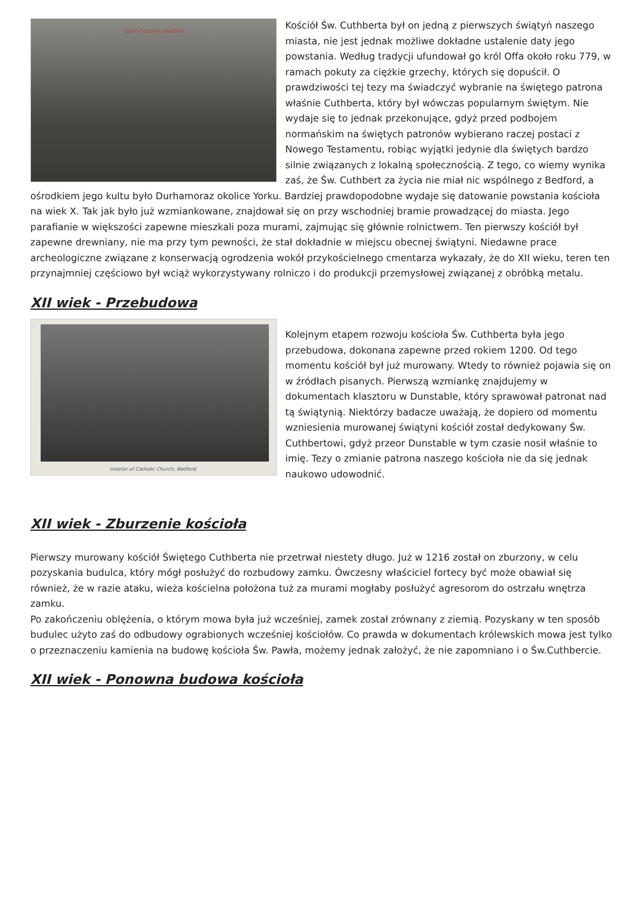Saint Cuthbert, Bedford
Kościół Św. Cuthberta był on jedną z pierwszych świątyń naszego miasta, nie jest jednak możliwe dokładne ustalenie daty jego powstania. Według tradycji ufundował go król Offa około roku 779, w ramach pokuty za ciężkie grzechy, których się dopuścił. O prawdziwości tej tezy ma świadczyć wybranie na świętego patrona właśnie Cuthberta, który był wówczas popularnym świętym. Nie wydaje się to jednak przekonujące, gdyż przed podbojem normańskim na świętych patronów wybierano raczej postaci z Nowego Testamentu, robiąc wyjątki jedynie dla świętych bardzo silnie związanych z lokalną społecznością. Z tego, co wiemy wynika zaś, że Św. Cuthbert za życia nie miał nic wspólnego z Bedford, a ośrodkiem jego kultu było Durhamoraz okolice Yorku. Bardziej prawdopodobne wydaje się datowanie powstania kościoła na wiek X. Tak jak było już wzmiankowane, znajdował się on przy wschodniej bramie prowadzącej do miasta. Jego parafianie w większości zapewne mieszkali poza murami, zajmując się głównie rolnictwem. Ten pierwszy kościół był zapewne drewniany, nie ma przy tym pewności, że stał dokładnie w miejscu obecnej świątyni. Niedawne prace archeologiczne związane z konserwacją ogrodzenia wokół przykościelnego cmentarza wykazały, że do XII wieku, teren ten przynajmniej częściowo był wciąż wykorzystywany rolniczo i do produkcji przemysłowej związanej z obróbką metalu.
XII wiek - Przebudowa
Interior of Catholic Church, Bedford.
Kolejnym etapem rozwoju kościoła Św. Cuthberta była jego przebudowa, dokonana zapewne przed rokiem 1200. Od tego momentu kościół był już murowany. Wtedy to również pojawia się on w źródłach pisanych. Pierwszą wzmiankę znajdujemy w dokumentach klasztoru w Dunstable, który sprawował patronat nad tą świątynią. Niektórzy badacze uważają, że dopiero od momentu wzniesienia murowanej świątyni kościół został dedykowany Św. Cuthbertowi, gdyż przeor Dunstable w tym czasie nosił właśnie to imię. Tezy o zmianie patrona naszego kościoła nie da się jednak naukowo udowodnić.
XII wiek - Zburzenie kościoła
Pierwszy murowany kościół Świętego Cuthberta nie przetrwał niestety długo. Już w 1216 został on zburzony, w celu pozyskania budulca, który mógł posłużyć do rozbudowy zamku. Ówczesny właściciel fortecy być może obawiał się również, że w razie ataku, wieża kościelna położona tuż za murami mogłaby posłużyć agresorom do ostrzału wnętrza zamku.
Po zakończeniu oblężenia, o którym mowa była już wcześniej, zamek został zrównany z ziemią. Pozyskany w ten sposób budulec użyto zaś do odbudowy ograbionych wcześniej kościołów. Co prawda w dokumentach królewskich mowa jest tylko o przeznaczeniu kamienia na budowę kościoła Św. Pawła, możemy jednak założyć, że nie zapomniano i o Św.Cuthbercie.
XII wiek - Ponowna budowa kościoła